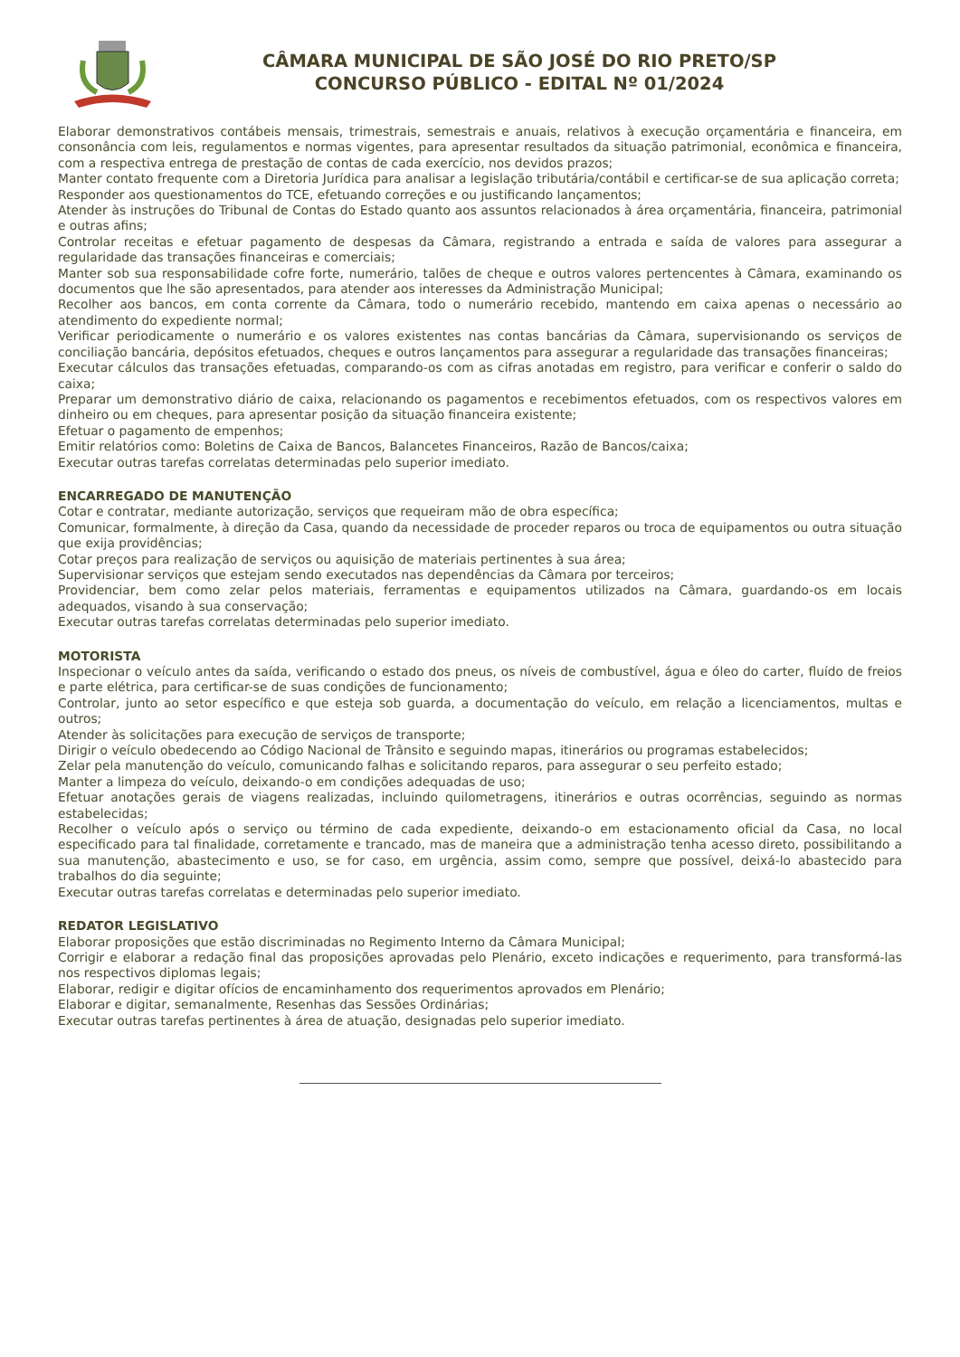CÂMARA MUNICIPAL DE SÃO JOSÉ DO RIO PRETO/SP
CONCURSO PÚBLICO - EDITAL Nº 01/2024
Elaborar demonstrativos contábeis mensais, trimestrais, semestrais e anuais, relativos à execução orçamentária e financeira, em consonância com leis, regulamentos e normas vigentes, para apresentar resultados da situação patrimonial, econômica e financeira, com a respectiva entrega de prestação de contas de cada exercício, nos devidos prazos;
Manter contato frequente com a Diretoria Jurídica para analisar a legislação tributária/contábil e certificar-se de sua aplicação correta;
Responder aos questionamentos do TCE, efetuando correções e ou justificando lançamentos;
Atender às instruções do Tribunal de Contas do Estado quanto aos assuntos relacionados à área orçamentária, financeira, patrimonial e outras afins;
Controlar receitas e efetuar pagamento de despesas da Câmara, registrando a entrada e saída de valores para assegurar a regularidade das transações financeiras e comerciais;
Manter sob sua responsabilidade cofre forte, numerário, talões de cheque e outros valores pertencentes à Câmara, examinando os documentos que lhe são apresentados, para atender aos interesses da Administração Municipal;
Recolher aos bancos, em conta corrente da Câmara, todo o numerário recebido, mantendo em caixa apenas o necessário ao atendimento do expediente normal;
Verificar periodicamente o numerário e os valores existentes nas contas bancárias da Câmara, supervisionando os serviços de conciliação bancária, depósitos efetuados, cheques e outros lançamentos para assegurar a regularidade das transações financeiras;
Executar cálculos das transações efetuadas, comparando-os com as cifras anotadas em registro, para verificar e conferir o saldo do caixa;
Preparar um demonstrativo diário de caixa, relacionando os pagamentos e recebimentos efetuados, com os respectivos valores em dinheiro ou em cheques, para apresentar posição da situação financeira existente;
Efetuar o pagamento de empenhos;
Emitir relatórios como: Boletins de Caixa de Bancos, Balancetes Financeiros, Razão de Bancos/caixa;
Executar outras tarefas correlatas determinadas pelo superior imediato.
ENCARREGADO DE MANUTENÇÃO
Cotar e contratar, mediante autorização, serviços que requeiram mão de obra específica;
Comunicar, formalmente, à direção da Casa, quando da necessidade de proceder reparos ou troca de equipamentos ou outra situação que exija providências;
Cotar preços para realização de serviços ou aquisição de materiais pertinentes à sua área;
Supervisionar serviços que estejam sendo executados nas dependências da Câmara por terceiros;
Providenciar, bem como zelar pelos materiais, ferramentas e equipamentos utilizados na Câmara, guardando-os em locais adequados, visando à sua conservação;
Executar outras tarefas correlatas determinadas pelo superior imediato.
MOTORISTA
Inspecionar o veículo antes da saída, verificando o estado dos pneus, os níveis de combustível, água e óleo do carter, fluído de freios e parte elétrica, para certificar-se de suas condições de funcionamento;
Controlar, junto ao setor específico e que esteja sob guarda, a documentação do veículo, em relação a licenciamentos, multas e outros;
Atender às solicitações para execução de serviços de transporte;
Dirigir o veículo obedecendo ao Código Nacional de Trânsito e seguindo mapas, itinerários ou programas estabelecidos;
Zelar pela manutenção do veículo, comunicando falhas e solicitando reparos, para assegurar o seu perfeito estado;
Manter a limpeza do veículo, deixando-o em condições adequadas de uso;
Efetuar anotações gerais de viagens realizadas, incluindo quilometragens, itinerários e outras ocorrências, seguindo as normas estabelecidas;
Recolher o veículo após o serviço ou término de cada expediente, deixando-o em estacionamento oficial da Casa, no local especificado para tal finalidade, corretamente e trancado, mas de maneira que a administração tenha acesso direto, possibilitando a sua manutenção, abastecimento e uso, se for caso, em urgência, assim como, sempre que possível, deixá-lo abastecido para trabalhos do dia seguinte;
Executar outras tarefas correlatas e determinadas pelo superior imediato.
REDATOR LEGISLATIVO
Elaborar proposições que estão discriminadas no Regimento Interno da Câmara Municipal;
Corrigir e elaborar a redação final das proposições aprovadas pelo Plenário, exceto indicações e requerimento, para transformá-las nos respectivos diplomas legais;
Elaborar, redigir e digitar ofícios de encaminhamento dos requerimentos aprovados em Plenário;
Elaborar e digitar, semanalmente, Resenhas das Sessões Ordinárias;
Executar outras tarefas pertinentes à área de atuação, designadas pelo superior imediato.